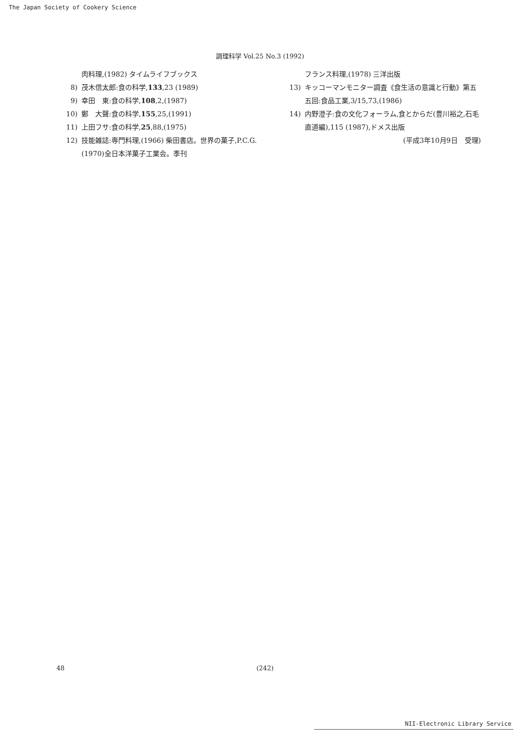The Japan Society of Cookery Science
調理科学 Vol.25 No.3 (1992)
肉料理,(1982) タイムライフブックス
8) 茂木信太郎:食の科学,133,23 (1989)
9) 幸田　東:食の科学,108,2,(1987)
10) 鄭　大聲:食の科学,155,25,(1991)
11) 上田フサ:食の科学,25,88,(1975)
12) 技能雑誌:専門料理,(1966) 柴田書店。世界の菓子,P.C.G.(1970)全日本洋菓子工業会。季刊
フランス料理,(1978) 三洋出版
13) キッコーマンモニター調査《食生活の意識と行動》第五五回:食品工業,3/15,73,(1986)
14) 内野澄子:食の文化フォーラム,食とからだ(豊川裕之,石毛直道編),115 (1987),ドメス出版
(平成3年10月9日　受理)
48
(242)
NII-Electronic Library Service